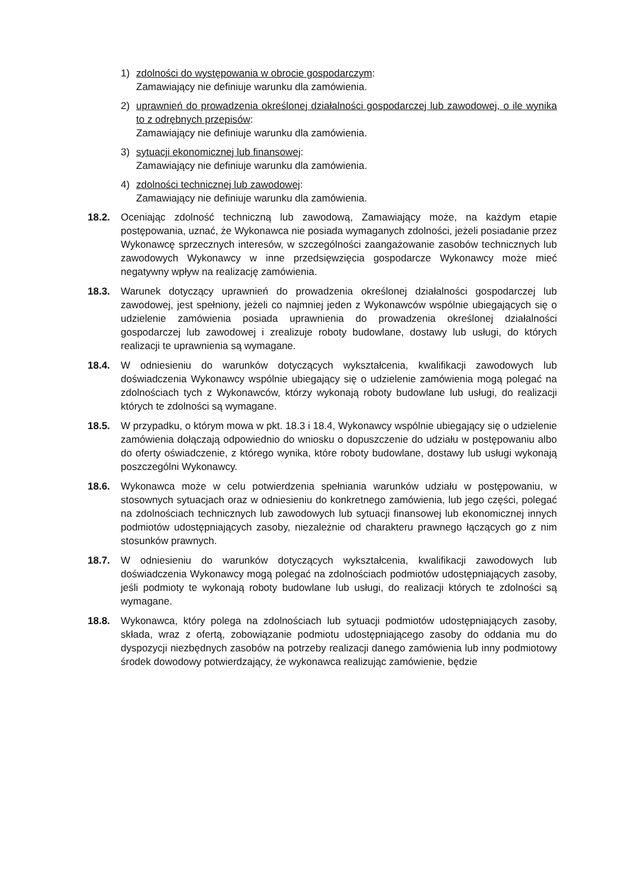1) zdolności do występowania w obrocie gospodarczym:
Zamawiający nie definiuje warunku dla zamówienia.
2) uprawnień do prowadzenia określonej działalności gospodarczej lub zawodowej, o ile wynika to z odrębnych przepisów:
Zamawiający nie definiuje warunku dla zamówienia.
3) sytuacji ekonomicznej lub finansowej:
Zamawiający nie definiuje warunku dla zamówienia.
4) zdolności technicznej lub zawodowej:
Zamawiający nie definiuje warunku dla zamówienia.
18.2. Oceniając zdolność techniczną lub zawodową, Zamawiający może, na każdym etapie postępowania, uznać, że Wykonawca nie posiada wymaganych zdolności, jeżeli posiadanie przez Wykonawcę sprzecznych interesów, w szczególności zaangażowanie zasobów technicznych lub zawodowych Wykonawcy w inne przedsięwzięcia gospodarcze Wykonawcy może mieć negatywny wpływ na realizację zamówienia.
18.3. Warunek dotyczący uprawnień do prowadzenia określonej działalności gospodarczej lub zawodowej, jest spełniony, jeżeli co najmniej jeden z Wykonawców wspólnie ubiegających się o udzielenie zamówienia posiada uprawnienia do prowadzenia określonej działalności gospodarczej lub zawodowej i zrealizuje roboty budowlane, dostawy lub usługi, do których realizacji te uprawnienia są wymagane.
18.4. W odniesieniu do warunków dotyczących wykształcenia, kwalifikacji zawodowych lub doświadczenia Wykonawcy wspólnie ubiegający się o udzielenie zamówienia mogą polegać na zdolnościach tych z Wykonawców, którzy wykonają roboty budowlane lub usługi, do realizacji których te zdolności są wymagane.
18.5. W przypadku, o którym mowa w pkt. 18.3 i 18.4, Wykonawcy wspólnie ubiegający się o udzielenie zamówienia dołączają odpowiednio do wniosku o dopuszczenie do udziału w postępowaniu albo do oferty oświadczenie, z którego wynika, które roboty budowlane, dostawy lub usługi wykonają poszczególni Wykonawcy.
18.6. Wykonawca może w celu potwierdzenia spełniania warunków udziału w postępowaniu, w stosownych sytuacjach oraz w odniesieniu do konkretnego zamówienia, lub jego części, polegać na zdolnościach technicznych lub zawodowych lub sytuacji finansowej lub ekonomicznej innych podmiotów udostępniających zasoby, niezależnie od charakteru prawnego łączących go z nim stosunków prawnych.
18.7. W odniesieniu do warunków dotyczących wykształcenia, kwalifikacji zawodowych lub doświadczenia Wykonawcy mogą polegać na zdolnościach podmiotów udostępniających zasoby, jeśli podmioty te wykonają roboty budowlane lub usługi, do realizacji których te zdolności są wymagane.
18.8. Wykonawca, który polega na zdolnościach lub sytuacji podmiotów udostępniających zasoby, składa, wraz z ofertą, zobowiązanie podmiotu udostępniającego zasoby do oddania mu do dyspozycji niezbędnych zasobów na potrzeby realizacji danego zamówienia lub inny podmiotowy środek dowodowy potwierdzający, że wykonawca realizując zamówienie, będzie